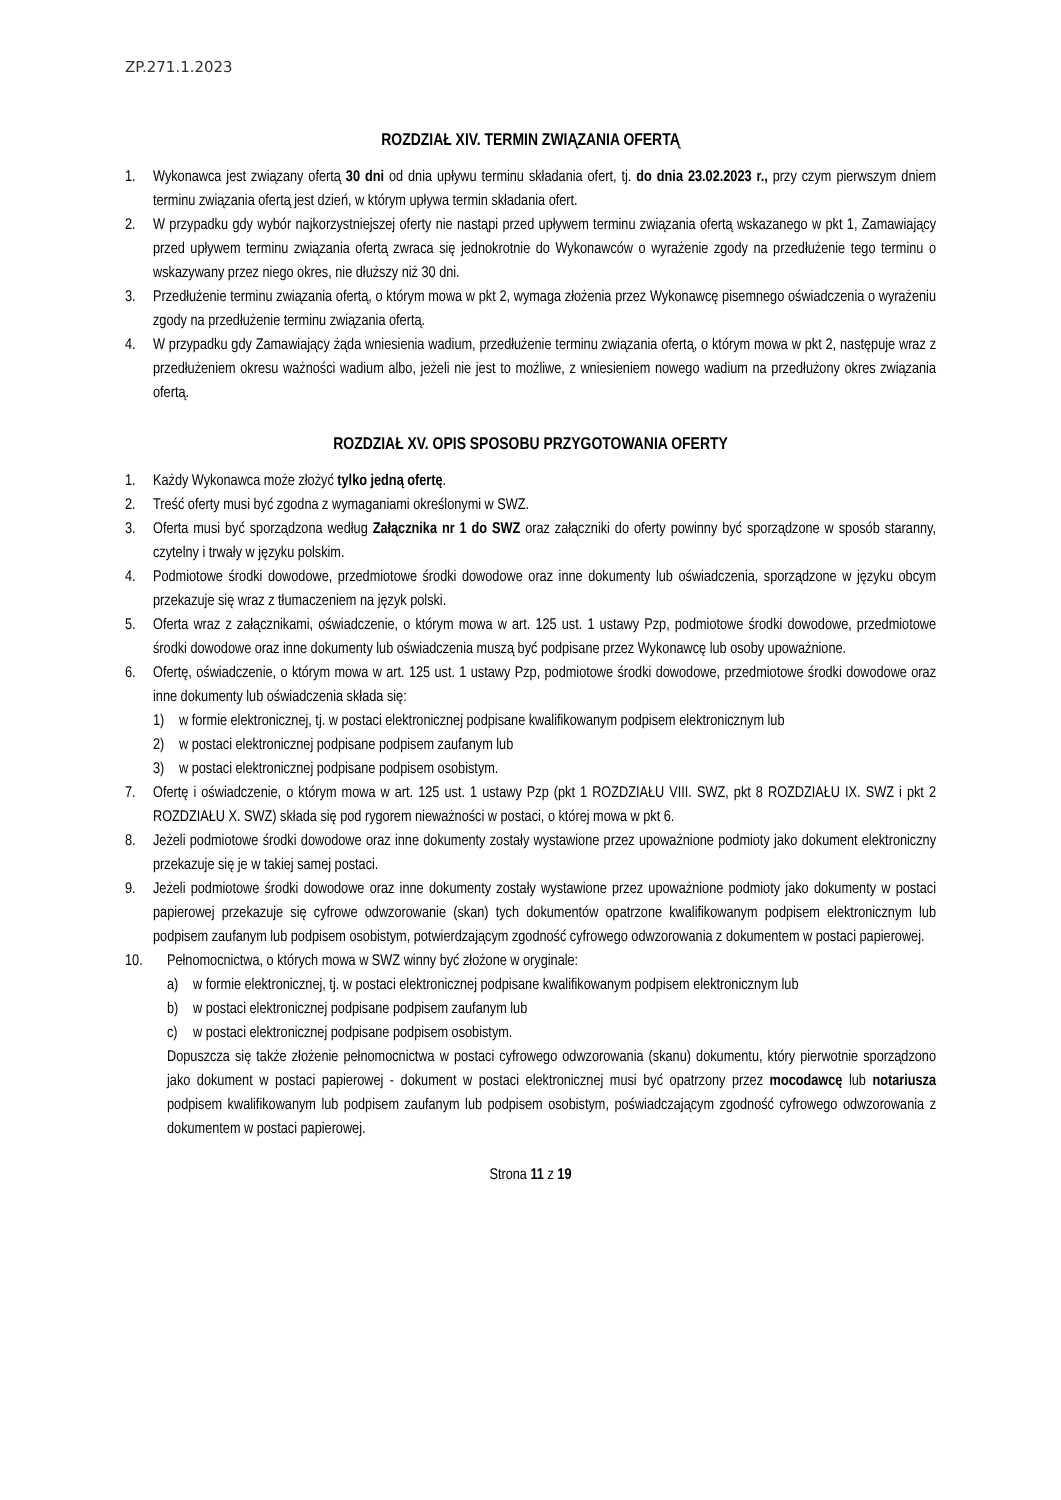ZP.271.1.2023
ROZDZIAŁ XIV. TERMIN ZWIĄZANIA OFERTĄ
1. Wykonawca jest związany ofertą 30 dni od dnia upływu terminu składania ofert, tj. do dnia 23.02.2023 r., przy czym pierwszym dniem terminu związania ofertą jest dzień, w którym upływa termin składania ofert.
2. W przypadku gdy wybór najkorzystniejszej oferty nie nastąpi przed upływem terminu związania ofertą wskazanego w pkt 1, Zamawiający przed upływem terminu związania ofertą zwraca się jednokrotnie do Wykonawców o wyrażenie zgody na przedłużenie tego terminu o wskazywany przez niego okres, nie dłuższy niż 30 dni.
3. Przedłużenie terminu związania ofertą, o którym mowa w pkt 2, wymaga złożenia przez Wykonawcę pisemnego oświadczenia o wyrażeniu zgody na przedłużenie terminu związania ofertą.
4. W przypadku gdy Zamawiający żąda wniesienia wadium, przedłużenie terminu związania ofertą, o którym mowa w pkt 2, następuje wraz z przedłużeniem okresu ważności wadium albo, jeżeli nie jest to możliwe, z wniesieniem nowego wadium na przedłużony okres związania ofertą.
ROZDZIAŁ XV. OPIS SPOSOBU PRZYGOTOWANIA OFERTY
1. Każdy Wykonawca może złożyć tylko jedną ofertę.
2. Treść oferty musi być zgodna z wymaganiami określonymi w SWZ.
3. Oferta musi być sporządzona według Załącznika nr 1 do SWZ oraz załączniki do oferty powinny być sporządzone w sposób staranny, czytelny i trwały w języku polskim.
4. Podmiotowe środki dowodowe, przedmiotowe środki dowodowe oraz inne dokumenty lub oświadczenia, sporządzone w języku obcym przekazuje się wraz z tłumaczeniem na język polski.
5. Oferta wraz z załącznikami, oświadczenie, o którym mowa w art. 125 ust. 1 ustawy Pzp, podmiotowe środki dowodowe, przedmiotowe środki dowodowe oraz inne dokumenty lub oświadczenia muszą być podpisane przez Wykonawcę lub osoby upoważnione.
6. Ofertę, oświadczenie, o którym mowa w art. 125 ust. 1 ustawy Pzp, podmiotowe środki dowodowe, przedmiotowe środki dowodowe oraz inne dokumenty lub oświadczenia składa się:
1) w formie elektronicznej, tj. w postaci elektronicznej podpisane kwalifikowanym podpisem elektronicznym lub
2) w postaci elektronicznej podpisane podpisem zaufanym lub
3) w postaci elektronicznej podpisane podpisem osobistym.
7. Ofertę i oświadczenie, o którym mowa w art. 125 ust. 1 ustawy Pzp (pkt 1 ROZDZIAŁU VIII. SWZ, pkt 8 ROZDZIAŁU IX. SWZ i pkt 2 ROZDZIAŁU X. SWZ) składa się pod rygorem nieważności w postaci, o której mowa w pkt 6.
8. Jeżeli podmiotowe środki dowodowe oraz inne dokumenty zostały wystawione przez upoważnione podmioty jako dokument elektroniczny przekazuje się je w takiej samej postaci.
9. Jeżeli podmiotowe środki dowodowe oraz inne dokumenty zostały wystawione przez upoważnione podmioty jako dokumenty w postaci papierowej przekazuje się cyfrowe odwzorowanie (skan) tych dokumentów opatrzone kwalifikowanym podpisem elektronicznym lub podpisem zaufanym lub podpisem osobistym, potwierdzającym zgodność cyfrowego odwzorowania z dokumentem w postaci papierowej.
10. Pełnomocnictwa, o których mowa w SWZ winny być złożone w oryginale:
a) w formie elektronicznej, tj. w postaci elektronicznej podpisane kwalifikowanym podpisem elektronicznym lub
b) w postaci elektronicznej podpisane podpisem zaufanym lub
c) w postaci elektronicznej podpisane podpisem osobistym.
Dopuszcza się także złożenie pełnomocnictwa w postaci cyfrowego odwzorowania (skanu) dokumentu, który pierwotnie sporządzono jako dokument w postaci papierowej - dokument w postaci elektronicznej musi być opatrzony przez mocodawcę lub notariusza podpisem kwalifikowanym lub podpisem zaufanym lub podpisem osobistym, poświadczającym zgodność cyfrowego odwzorowania z dokumentem w postaci papierowej.
Strona 11 z 19